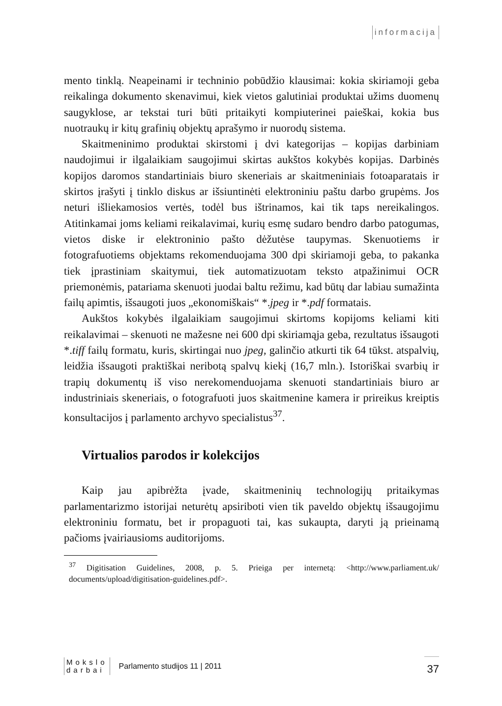informacija
mento tinklą. Neapeinami ir techninio pobūdžio klausimai: kokia skiriamoji geba reikalinga dokumento skenavimui, kiek vietos galutiniai produktai užims duomenų saugyklose, ar tekstai turi būti pritaikyti kompiuterinei paieškai, kokia bus nuotraukų ir kitų grafinių objektų aprašymo ir nuorodų sistema.
Skaitmeninimo produktai skirstomi į dvi kategorijas – kopijas darbiniam naudojimui ir ilgalaikiam saugojimui skirtas aukštos kokybės kopijas. Darbinės kopijos daromos standartiniais biuro skeneriais ar skaitmeniniais fotoaparatais ir skirtos įrašyti į tinklo diskus ar išsiuntinėti elektroniniu paštu darbo grupėms. Jos neturi išliekamosios vertės, todėl bus ištrinamos, kai tik taps nereikalingos. Atitinkamai joms keliami reikalavimai, kurių esmę sudaro bendro darbo patogumas, vietos diske ir elektroninio pašto dėžutėse taupymas. Skenuotiems ir fotografuotiems objektams rekomenduojama 300 dpi skiriamoji geba, to pakanka tiek įprastiniam skaitymui, tiek automatizuotam teksto atpažinimui OCR priemonėmis, patariama skenuoti juodai baltu režimu, kad būtų dar labiau sumažinta failų apimtis, išsaugoti juos „ekonomiškais“ *.jpeg ir *.pdf formatais.
Aukštos kokybės ilgalaikiam saugojimui skirtoms kopijoms keliami kiti reikalavimai – skenuoti ne mažesne nei 600 dpi skiriamąja geba, rezultatus išsaugoti *.tiff failų formatu, kuris, skirtingai nuo jpeg, galinčio atkurti tik 64 tūkst. atspalvių, leidžia išsaugoti praktiškai neribotą spalvų kiekį (16,7 mln.). Istoriškai svarbių ir trapių dokumentų iš viso nerekomenduojama skenuoti standartiniais biuro ar industriniais skeneriais, o fotografuoti juos skaitmenine kamera ir prireikus kreiptis konsultacijos į parlamento archyvo specialistus<sup>37</sup>.
Virtualios parodos ir kolekcijos
Kaip jau apibrėžta įvade, skaitmeninių technologijų pritaikymas parlamentarizmo istorijai neturėtų apsiriboti vien tik paveldo objektų išsaugojimu elektroniniu formatu, bet ir propaguoti tai, kas sukaupta, daryti ją prieinamą pačioms įvairiausioms auditorijoms.
<sup>37</sup> Digitisation Guidelines, 2008, p. 5. Prieiga per internetą: <http://www.parliament.uk/ documents/upload/digitisation-guidelines.pdf>.
Mokslo
darbai
Parlamento studijos 11 | 2011 37